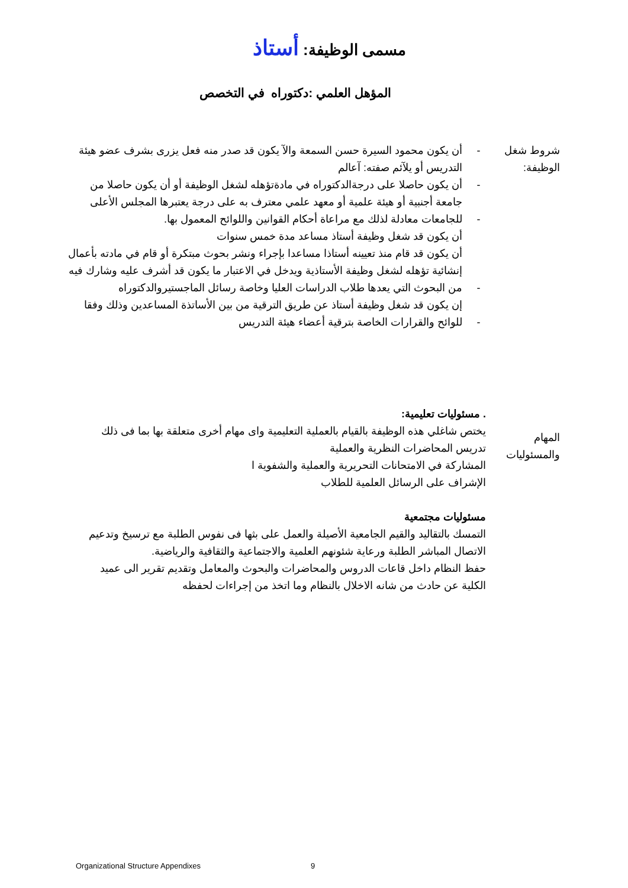مسمى الوظيفة: أستاذ
المؤهل العلمي :دكتوراه في التخصص
شروط شغل الوظيفة:
-
-
-
-
-
أن يكون محمود السيرة حسن السمعة والآ يكون قد صدر منه فعل يزرى بشرف عضو هيئة التدريس أو يلآئم صفته: آعالم
أن يكون حاصلا على درجةالدكتوراه في مادةتؤهله لشغل الوظيفة أو أن يكون حاصلا من جامعة أجنبية أو هيئة علمية أو معهد علمي معترف به على درجة يعتبرها المجلس الأعلى للجامعات معادلة لذلك مع مراعاة أحكام القوانين واللوائح المعمول بها.
أن يكون قد شغل وظيفة أستاذ مساعد مدة خمس سنوات
أن يكون قد قام منذ تعيينه أستاذا مساعدا بإجراء ونشر بحوث مبتكرة أو قام في مادته بأعمال إنشائية تؤهله لشغل وظيفة الأستاذية ويدخل في الاعتبار ما يكون قد أشرف عليه وشارك فيه من البحوث التي يعدها طلاب الدراسات العليا وخاصة رسائل الماجستيروالدكتوراه
إن يكون قد شغل وظيفة أستاذ عن طريق الترقية من بين الأساتذة المساعدين وذلك وفقا للوائح والقرارات الخاصة بترقية أعضاء هيئة التدريس
المهام والمسئوليات
. مسئوليات تعليمية:
يختص شاغلي هذه الوظيفة بالقيام بالعملية التعليمية واى مهام أخرى متعلقة بها بما فى ذلك تدريس المحاضرات النظرية والعملية
المشاركة في الامتحانات التحريرية والعملية والشفوية ا
الإشراف على الرسائل العلمية للطلاب
مسئوليات مجتمعية
التمسك بالتقاليد والقيم الجامعية الأصيلة والعمل على بثها فى نفوس الطلبة مع ترسيخ وتدعيم الاتصال المباشر الطلبة ورعاية شئونهم العلمية والاجتماعية والثقافية والرياضية.
حفظ النظام داخل قاعات الدروس والمحاضرات والبحوث والمعامل وتقديم تقرير الى عميد الكلية عن حادث من شانه الاخلال بالنظام وما اتخذ من إجراءات لحفظه
Organizational Structure Appendixes
9